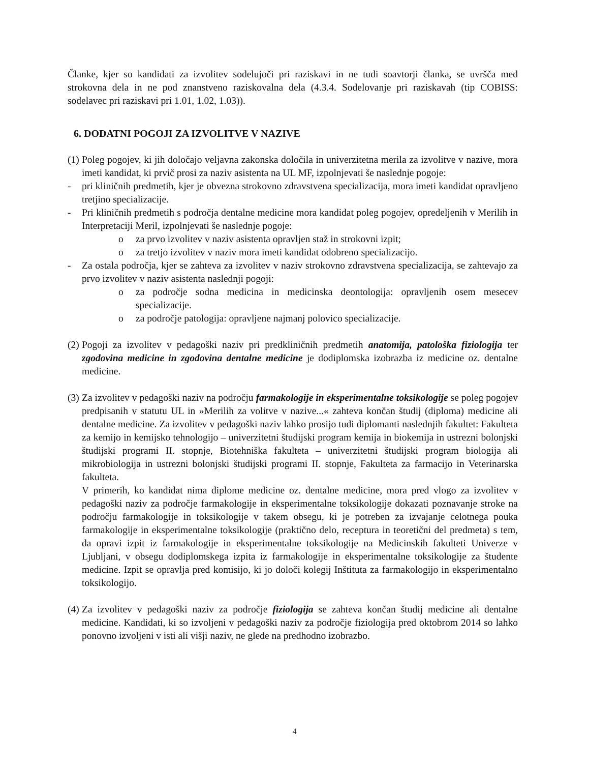Članke, kjer so kandidati za izvolitev sodelujoči pri raziskavi in ne tudi soavtorji članka, se uvršča med strokovna dela in ne pod znanstveno raziskovalna dela (4.3.4. Sodelovanje pri raziskavah (tip COBISS: sodelavec pri raziskavi pri 1.01, 1.02, 1.03)).
6. DODATNI POGOJI ZA IZVOLITVE V NAZIVE
(1) Poleg pogojev, ki jih določajo veljavna zakonska določila in univerzitetna merila za izvolitve v nazive, mora imeti kandidat, ki prvič prosi za naziv asistenta na UL MF, izpolnjevati še naslednje pogoje:
- pri kliničnih predmetih, kjer je obvezna strokovno zdravstvena specializacija, mora imeti kandidat opravljeno tretjino specializacije.
- Pri kliničnih predmetih s področja dentalne medicine mora kandidat poleg pogojev, opredeljenih v Merilih in Interpretaciji Meril, izpolnjevati še naslednje pogoje:
o za prvo izvolitev v naziv asistenta opravljen staž in strokovni izpit;
o za tretjo izvolitev v naziv mora imeti kandidat odobreno specializacijo.
- Za ostala področja, kjer se zahteva za izvolitev v naziv strokovno zdravstvena specializacija, se zahtevajo za prvo izvolitev v naziv asistenta naslednji pogoji:
o za področje sodna medicina in medicinska deontologija: opravljenih osem mesecev specializacije.
o za področje patologija: opravljene najmanj polovico specializacije.
(2) Pogoji za izvolitev v pedagoški naziv pri predkliničnih predmetih anatomija, patološka fiziologija ter zgodovina medicine in zgodovina dentalne medicine je dodiplomska izobrazba iz medicine oz. dentalne medicine.
(3) Za izvolitev v pedagoški naziv na področju farmakologije in eksperimentalne toksikologije se poleg pogojev predpisanih v statutu UL in »Merilih za volitve v nazive...« zahteva končan študij (diploma) medicine ali dentalne medicine. Za izvolitev v pedagoški naziv lahko prosijo tudi diplomanti naslednjih fakultet: Fakulteta za kemijo in kemijsko tehnologijo – univerzitetni študijski program kemija in biokemija in ustrezni bolonjski študijski programi II. stopnje, Biotehniška fakulteta – univerzitetni študijski program biologija ali mikrobiologija in ustrezni bolonjski študijski programi II. stopnje, Fakulteta za farmacijo in Veterinarska fakulteta.
V primerih, ko kandidat nima diplome medicine oz. dentalne medicine, mora pred vlogo za izvolitev v pedagoški naziv za področje farmakologije in eksperimentalne toksikologije dokazati poznavanje stroke na področju farmakologije in toksikologije v takem obsegu, ki je potreben za izvajanje celotnega pouka farmakologije in eksperimentalne toksikologije (praktično delo, receptura in teoretični del predmeta) s tem, da opravi izpit iz farmakologije in eksperimentalne toksikologije na Medicinskih fakulteti Univerze v Ljubljani, v obsegu dodiplomskega izpita iz farmakologije in eksperimentalne toksikologije za študente medicine. Izpit se opravlja pred komisijo, ki jo določi kolegij Inštituta za farmakologijo in eksperimentalno toksikologijo.
(4) Za izvolitev v pedagoški naziv za področje fiziologija se zahteva končan študij medicine ali dentalne medicine. Kandidati, ki so izvoljeni v pedagoški naziv za področje fiziologija pred oktobrom 2014 so lahko ponovno izvoljeni v isti ali višji naziv, ne glede na predhodno izobrazbo.
4